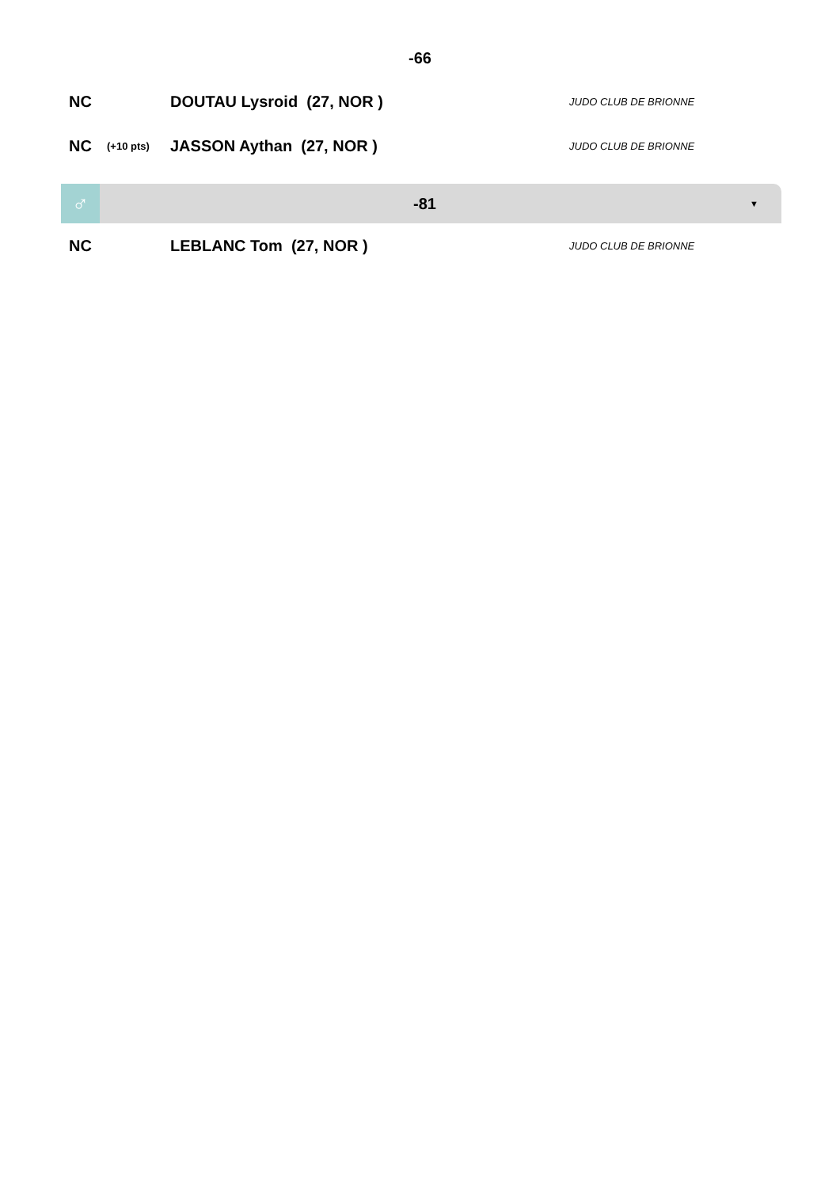-66
| NC | | DOUTAU Lysroid (27, NOR ) | JUDO CLUB DE BRIONNE |
| NC | (+10 pts) | JASSON Aythan (27, NOR ) | JUDO CLUB DE BRIONNE |
♂
-81
▼
| NC | | LEBLANC Tom (27, NOR ) | JUDO CLUB DE BRIONNE |